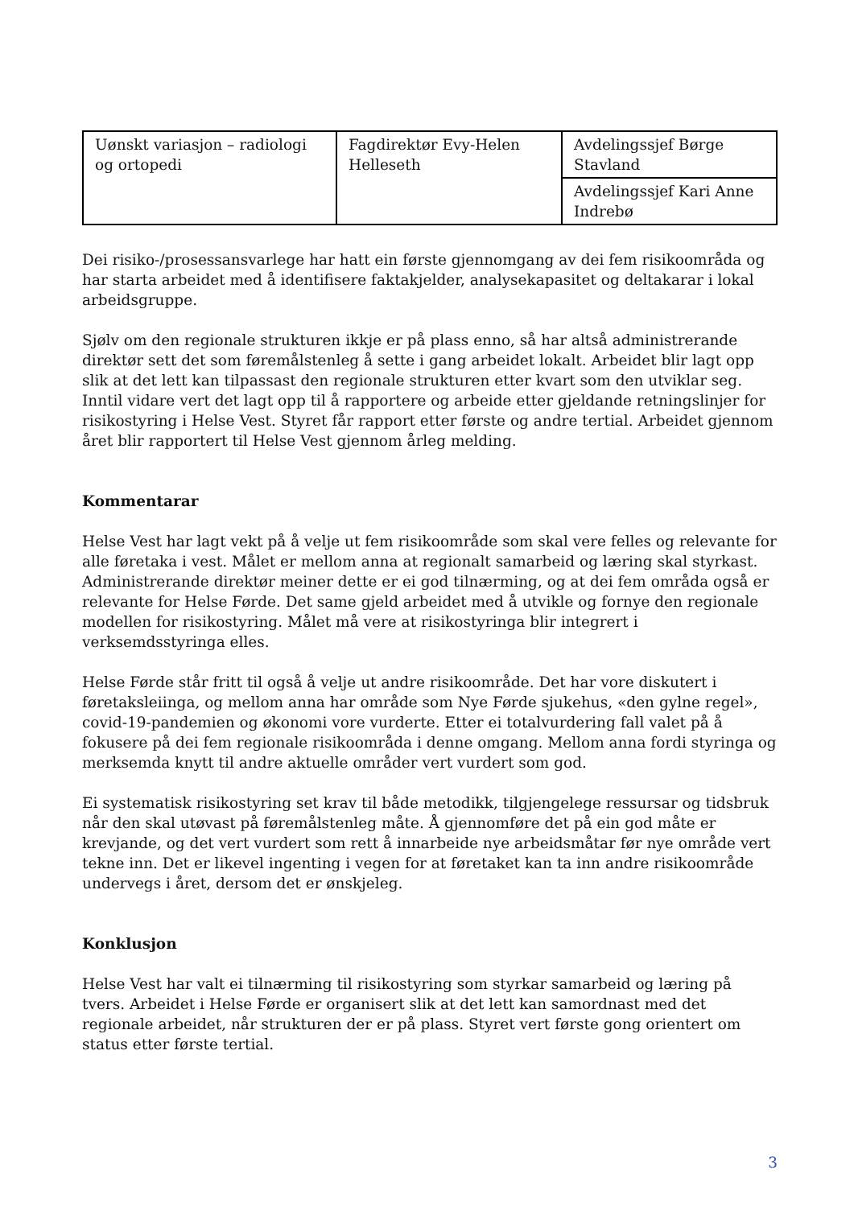| Uønskt variasjon – radiologi og ortopedi | Fagdirektør Evy-Helen Helleseth | Avdelingssjef Børge Stavland |
| | | Avdelingssjef Kari Anne Indrebø |
Dei risiko-/prosessansvarlege har hatt ein første gjennomgang av dei fem risikoområda og har starta arbeidet med å identifisere faktakjelder, analysekapasitet og deltakarar i lokal arbeidsgruppe.
Sjølv om den regionale strukturen ikkje er på plass enno, så har altså administrerande direktør sett det som føremålstenleg å sette i gang arbeidet lokalt. Arbeidet blir lagt opp slik at det lett kan tilpassast den regionale strukturen etter kvart som den utviklar seg. Inntil vidare vert det lagt opp til å rapportere og arbeide etter gjeldande retningslinjer for risikostyring i Helse Vest. Styret får rapport etter første og andre tertial. Arbeidet gjennom året blir rapportert til Helse Vest gjennom årleg melding.
Kommentarar
Helse Vest har lagt vekt på å velje ut fem risikoområde som skal vere felles og relevante for alle føretaka i vest. Målet er mellom anna at regionalt samarbeid og læring skal styrkast. Administrerande direktør meiner dette er ei god tilnærming, og at dei fem områda også er relevante for Helse Førde. Det same gjeld arbeidet med å utvikle og fornye den regionale modellen for risikostyring. Målet må vere at risikostyringa blir integrert i verksemdsstyringa elles.
Helse Førde står fritt til også å velje ut andre risikoområde. Det har vore diskutert i føretaksleiinga, og mellom anna har område som Nye Førde sjukehus, «den gylne regel», covid-19-pandemien og økonomi vore vurderte. Etter ei totalvurdering fall valet på å fokusere på dei fem regionale risikoområda i denne omgang. Mellom anna fordi styringa og merksemda knytt til andre aktuelle områder vert vurdert som god.
Ei systematisk risikostyring set krav til både metodikk, tilgjengelege ressursar og tidsbruk når den skal utøvast på føremålstenleg måte. Å gjennomføre det på ein god måte er krevjande, og det vert vurdert som rett å innarbeide nye arbeidsmåtar før nye område vert tekne inn. Det er likevel ingenting i vegen for at føretaket kan ta inn andre risikoområde undervegs i året, dersom det er ønskjeleg.
Konklusjon
Helse Vest har valt ei tilnærming til risikostyring som styrkar samarbeid og læring på tvers. Arbeidet i Helse Førde er organisert slik at det lett kan samordnast med det regionale arbeidet, når strukturen der er på plass. Styret vert første gong orientert om status etter første tertial.
3